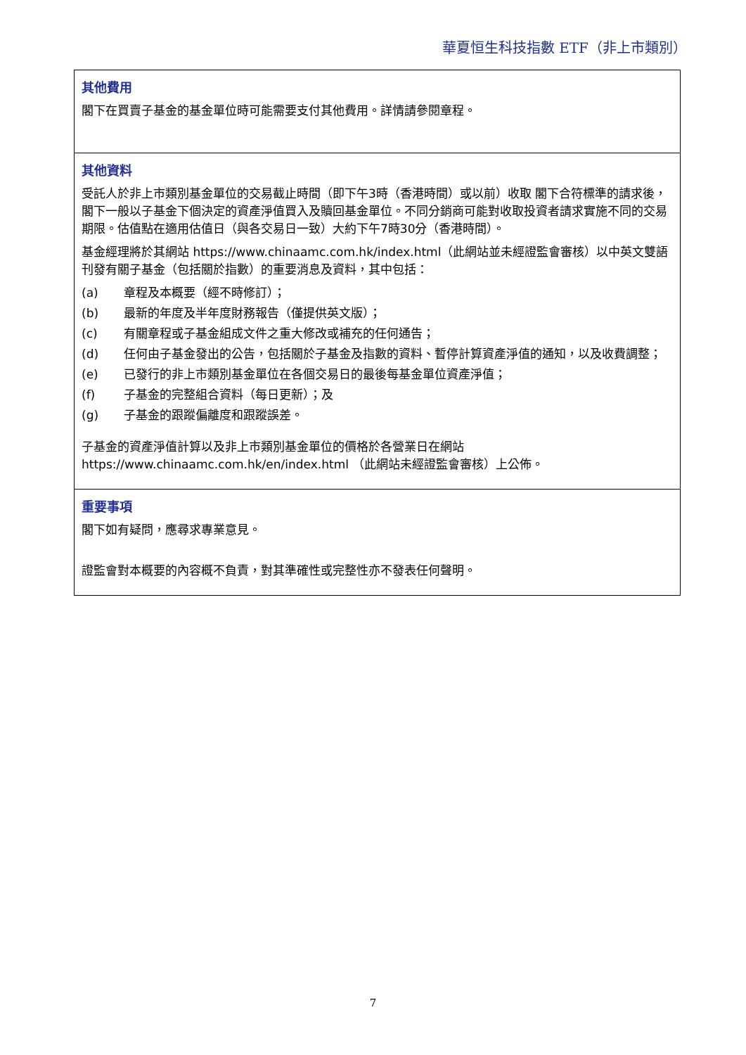華夏恒生科技指數 ETF（非上市類別）
其他費用
閣下在買賣子基金的基金單位時可能需要支付其他費用。詳情請參閱章程。
其他資料
受託人於非上市類別基金單位的交易截止時間（即下午3時（香港時間）或以前）收取 閣下合符標準的請求後， 閣下一般以子基金下個決定的資產淨值買入及贖回基金單位。不同分銷商可能對收取投資者請求實施不同的交易期限。估值點在適用估值日（與各交易日一致）大約下午7時30分（香港時間）。
基金經理將於其網站 https://www.chinaamc.com.hk/index.html（此網站並未經證監會審核）以中英文雙語刊發有關子基金（包括關於指數）的重要消息及資料，其中包括：
(a) 章程及本概要（經不時修訂）；
(b) 最新的年度及半年度財務報告（僅提供英文版）；
(c) 有關章程或子基金組成文件之重大修改或補充的任何通告；
(d) 任何由子基金發出的公告，包括關於子基金及指數的資料、暫停計算資產淨值的通知，以及收費調整；
(e) 已發行的非上市類別基金單位在各個交易日的最後每基金單位資產淨值；
(f) 子基金的完整組合資料（每日更新）；及
(g) 子基金的跟蹤偏離度和跟蹤誤差。
子基金的資產淨值計算以及非上市類別基金單位的價格於各營業日在網站 https://www.chinaamc.com.hk/en/index.html （此網站未經證監會審核）上公佈。
重要事項
閣下如有疑問，應尋求專業意見。
證監會對本概要的內容概不負責，對其準確性或完整性亦不發表任何聲明。
7